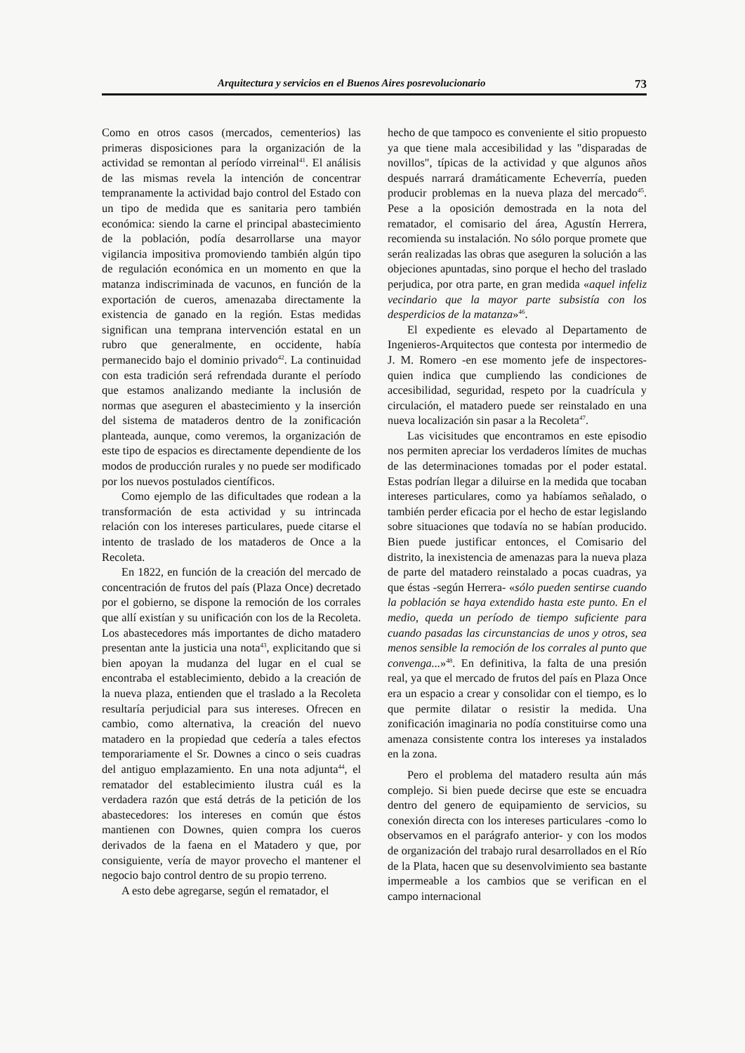Arquitectura y servicios en el Buenos Aires posrevolucionario 73
Como en otros casos (mercados, cementerios) las primeras disposiciones para la organización de la actividad se remontan al período virreinal<sup>41</sup>. El análisis de las mismas revela la intención de concentrar tempranamente la actividad bajo control del Estado con un tipo de medida que es sanitaria pero también económica: siendo la carne el principal abastecimiento de la población, podía desarrollarse una mayor vigilancia impositiva promoviendo también algún tipo de regulación económica en un momento en que la matanza indiscriminada de vacunos, en función de la exportación de cueros, amenazaba directamente la existencia de ganado en la región. Estas medidas significan una temprana intervención estatal en un rubro que generalmente, en occidente, había permanecido bajo el dominio privado<sup>42</sup>. La continuidad con esta tradición será refrendada durante el período que estamos analizando mediante la inclusión de normas que aseguren el abastecimiento y la inserción del sistema de mataderos dentro de la zonificación planteada, aunque, como veremos, la organización de este tipo de espacios es directamente dependiente de los modos de producción rurales y no puede ser modificado por los nuevos postulados científicos.
Como ejemplo de las dificultades que rodean a la transformación de esta actividad y su intrincada relación con los intereses particulares, puede citarse el intento de traslado de los mataderos de Once a la Recoleta.
En 1822, en función de la creación del mercado de concentración de frutos del país (Plaza Once) decretado por el gobierno, se dispone la remoción de los corrales que allí existían y su unificación con los de la Recoleta. Los abastecedores más importantes de dicho matadero presentan ante la justicia una nota<sup>43</sup>, explicitando que si bien apoyan la mudanza del lugar en el cual se encontraba el establecimiento, debido a la creación de la nueva plaza, entienden que el traslado a la Recoleta resultaría perjudicial para sus intereses. Ofrecen en cambio, como alternativa, la creación del nuevo matadero en la propiedad que cedería a tales efectos temporariamente el Sr. Downes a cinco o seis cuadras del antiguo emplazamiento. En una nota adjunta<sup>44</sup>, el rematador del establecimiento ilustra cuál es la verdadera razón que está detrás de la petición de los abastecedores: los intereses en común que éstos mantienen con Downes, quien compra los cueros derivados de la faena en el Matadero y que, por consiguiente, vería de mayor provecho el mantener el negocio bajo control dentro de su propio terreno.
A esto debe agregarse, según el rematador, el
hecho de que tampoco es conveniente el sitio propuesto ya que tiene mala accesibilidad y las "disparadas de novillos", típicas de la actividad y que algunos años después narrará dramáticamente Echeverría, pueden producir problemas en la nueva plaza del mercado<sup>45</sup>. Pese a la oposición demostrada en la nota del rematador, el comisario del área, Agustín Herrera, recomienda su instalación. No sólo porque promete que serán realizadas las obras que aseguren la solución a las objeciones apuntadas, sino porque el hecho del traslado perjudica, por otra parte, en gran medida «aquel infeliz vecindario que la mayor parte subsistía con los desperdicios de la matanza»<sup>46</sup>.
El expediente es elevado al Departamento de Ingenieros-Arquitectos que contesta por intermedio de J. M. Romero -en ese momento jefe de inspectores- quien indica que cumpliendo las condiciones de accesibilidad, seguridad, respeto por la cuadrícula y circulación, el matadero puede ser reinstalado en una nueva localización sin pasar a la Recoleta<sup>47</sup>.
Las vicisitudes que encontramos en este episodio nos permiten apreciar los verdaderos límites de muchas de las determinaciones tomadas por el poder estatal. Estas podrían llegar a diluirse en la medida que tocaban intereses particulares, como ya habíamos señalado, o también perder eficacia por el hecho de estar legislando sobre situaciones que todavía no se habían producido. Bien puede justificar entonces, el Comisario del distrito, la inexistencia de amenazas para la nueva plaza de parte del matadero reinstalado a pocas cuadras, ya que éstas -según Herrera- «sólo pueden sentirse cuando la población se haya extendido hasta este punto. En el medio, queda un período de tiempo suficiente para cuando pasadas las circunstancias de unos y otros, sea menos sensible la remoción de los corrales al punto que convenga...»<sup>48</sup>. En definitiva, la falta de una presión real, ya que el mercado de frutos del país en Plaza Once era un espacio a crear y consolidar con el tiempo, es lo que permite dilatar o resistir la medida. Una zonificación imaginaria no podía constituirse como una amenaza consistente contra los intereses ya instalados en la zona.
Pero el problema del matadero resulta aún más complejo. Si bien puede decirse que este se encuadra dentro del genero de equipamiento de servicios, su conexión directa con los intereses particulares -como lo observamos en el parágrafo anterior- y con los modos de organización del trabajo rural desarrollados en el Río de la Plata, hacen que su desenvolvimiento sea bastante impermeable a los cambios que se verifican en el campo internacional